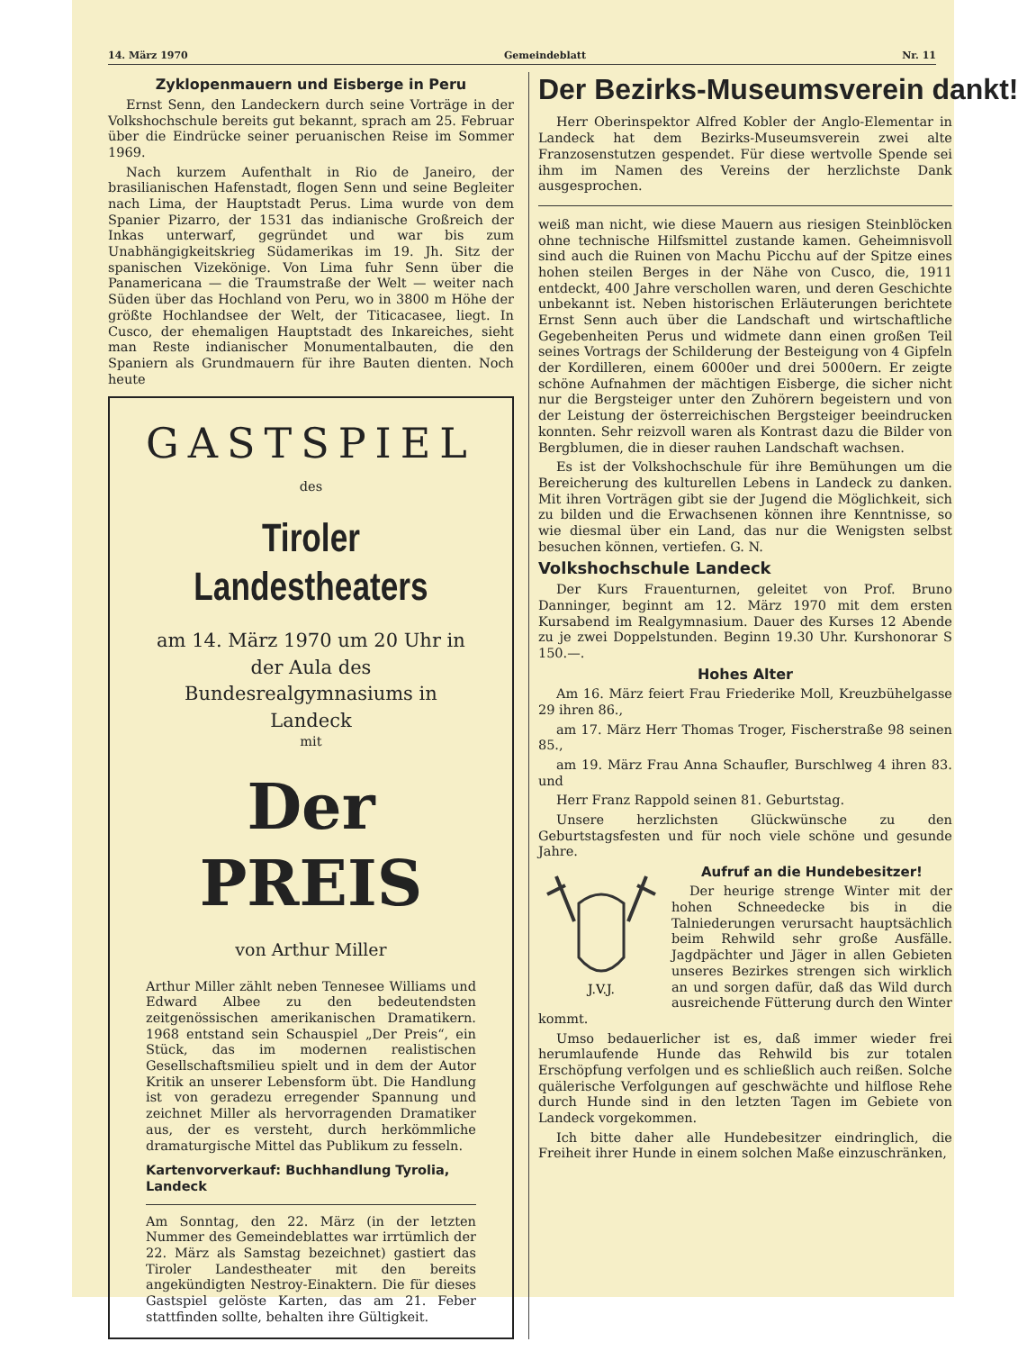14. März 1970 Gemeindeblatt Nr. 11
Zyklopenmauern und Eisberge in Peru
Ernst Senn, den Landeckern durch seine Vorträge in der Volkshochschule bereits gut bekannt, sprach am 25. Februar über die Eindrücke seiner peruanischen Reise im Sommer 1969.
Nach kurzem Aufenthalt in Rio de Janeiro, der brasilianischen Hafenstadt, flogen Senn und seine Begleiter nach Lima, der Hauptstadt Perus. Lima wurde von dem Spanier Pizarro, der 1531 das indianische Großreich der Inkas unterwarf, gegründet und war bis zum Unabhängigkeitskrieg Südamerikas im 19. Jh. Sitz der spanischen Vizekönige. Von Lima fuhr Senn über die Panamericana — die Traumstraße der Welt — weiter nach Süden über das Hochland von Peru, wo in 3800 m Höhe der größte Hochlandsee der Welt, der Titicacasee, liegt. In Cusco, der ehemaligen Hauptstadt des Inkareiches, sieht man Reste indianischer Monumentalbauten, die den Spaniern als Grundmauern für ihre Bauten dienten. Noch heute
GASTSPIEL
des
Tiroler Landestheaters
am 14. März 1970 um 20 Uhr in der Aula des Bundesrealgymnasiums in Landeck
mit
Der PREIS
von Arthur Miller
Arthur Miller zählt neben Tennesee Williams und Edward Albee zu den bedeutendsten zeitgenössischen amerikanischen Dramatikern. 1968 entstand sein Schauspiel „Der Preis“, ein Stück, das im modernen realistischen Gesellschaftsmilieu spielt und in dem der Autor Kritik an unserer Lebensform übt. Die Handlung ist von geradezu erregender Spannung und zeichnet Miller als hervorragenden Dramatiker aus, der es versteht, durch herkömmliche dramaturgische Mittel das Publikum zu fesseln.
Kartenvorverkauf: Buchhandlung Tyrolia, Landeck
Am Sonntag, den 22. März (in der letzten Nummer des Gemeindeblattes war irrtümlich der 22. März als Samstag bezeichnet) gastiert das Tiroler Landestheater mit den bereits angekündigten Nestroy-Einaktern. Die für dieses Gastspiel gelöste Karten, das am 21. Feber stattfinden sollte, behalten ihre Gültigkeit.
Der Bezirks-Museumsverein dankt!
Herr Oberinspektor Alfred Kobler der Anglo-Elementar in Landeck hat dem Bezirks-Museumsverein zwei alte Franzosenstutzen gespendet. Für diese wertvolle Spende sei ihm im Namen des Vereins der herzlichste Dank ausgesprochen.
weiß man nicht, wie diese Mauern aus riesigen Steinblöcken ohne technische Hilfsmittel zustande kamen. Geheimnisvoll sind auch die Ruinen von Machu Picchu auf der Spitze eines hohen steilen Berges in der Nähe von Cusco, die, 1911 entdeckt, 400 Jahre verschollen waren, und deren Geschichte unbekannt ist. Neben historischen Erläuterungen berichtete Ernst Senn auch über die Landschaft und wirtschaftliche Gegebenheiten Perus und widmete dann einen großen Teil seines Vortrags der Schilderung der Besteigung von 4 Gipfeln der Kordilleren, einem 6000er und drei 5000ern. Er zeigte schöne Aufnahmen der mächtigen Eisberge, die sicher nicht nur die Bergsteiger unter den Zuhörern begeistern und von der Leistung der österreichischen Bergsteiger beeindrucken konnten. Sehr reizvoll waren als Kontrast dazu die Bilder von Bergblumen, die in dieser rauhen Landschaft wachsen.
Es ist der Volkshochschule für ihre Bemühungen um die Bereicherung des kulturellen Lebens in Landeck zu danken. Mit ihren Vorträgen gibt sie der Jugend die Möglichkeit, sich zu bilden und die Erwachsenen können ihre Kenntnisse, so wie diesmal über ein Land, das nur die Wenigsten selbst besuchen können, vertiefen. G. N.
Volkshochschule Landeck
Der Kurs Frauenturnen, geleitet von Prof. Bruno Danninger, beginnt am 12. März 1970 mit dem ersten Kursabend im Realgymnasium. Dauer des Kurses 12 Abende zu je zwei Doppelstunden. Beginn 19.30 Uhr. Kurshonorar S 150.—.
Hohes Alter
Am 16. März feiert Frau Friederike Moll, Kreuzbühelgasse 29 ihren 86.,
am 17. März Herr Thomas Troger, Fischerstraße 98 seinen 85.,
am 19. März Frau Anna Schaufler, Burschlweg 4 ihren 83. und
Herr Franz Rappold seinen 81. Geburtstag.
Unsere herzlichsten Glückwünsche zu den Geburtstagsfesten und für noch viele schöne und gesunde Jahre.
J.V.J.
Aufruf an die Hundebesitzer!
Der heurige strenge Winter mit der hohen Schneedecke bis in die Talniederungen verursacht hauptsächlich beim Rehwild sehr große Ausfälle. Jagdpächter und Jäger in allen Gebieten unseres Bezirkes strengen sich wirklich an und sorgen dafür, daß das Wild durch ausreichende Fütterung durch den Winter kommt.
Umso bedauerlicher ist es, daß immer wieder frei herumlaufende Hunde das Rehwild bis zur totalen Erschöpfung verfolgen und es schließlich auch reißen. Solche quälerische Verfolgungen auf geschwächte und hilflose Rehe durch Hunde sind in den letzten Tagen im Gebiete von Landeck vorgekommen.
Ich bitte daher alle Hundebesitzer eindringlich, die Freiheit ihrer Hunde in einem solchen Maße einzuschränken,